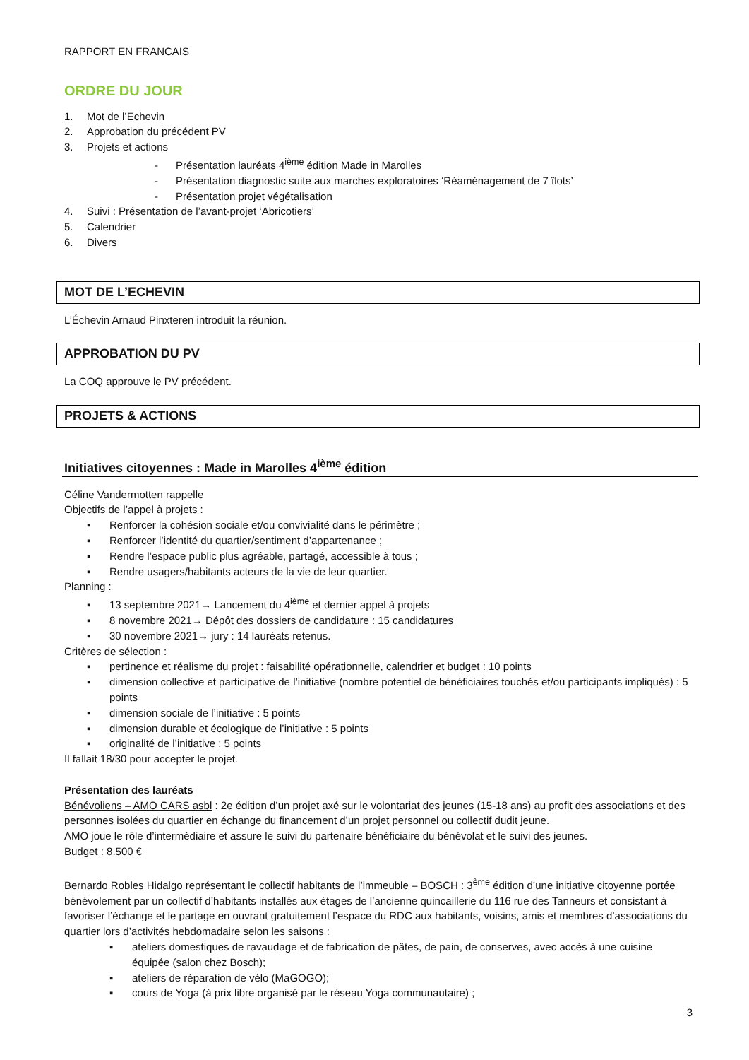RAPPORT EN FRANCAIS
ORDRE DU JOUR
1. Mot de l’Echevin
2. Approbation du précédent PV
3. Projets et actions
- Présentation lauréats 4<sup>ième</sup> édition Made in Marolles
- Présentation diagnostic suite aux marches exploratoires ‘Réaménagement de 7 îlots’
- Présentation projet végétalisation
4. Suivi : Présentation de l’avant-projet ‘Abricotiers’
5. Calendrier
6. Divers
MOT DE L’ECHEVIN
L’Échevin Arnaud Pinxteren introduit la réunion.
APPROBATION DU PV
La COQ approuve le PV précédent.
PROJETS & ACTIONS
Initiatives citoyennes : Made in Marolles 4<sup>ième</sup> édition
Céline Vandermotten rappelle
Objectifs de l’appel à projets :
▪ Renforcer la cohésion sociale et/ou convivialité dans le périmètre ;
▪ Renforcer l’identité du quartier/sentiment d’appartenance ;
▪ Rendre l’espace public plus agréable, partagé, accessible à tous ;
▪ Rendre usagers/habitants acteurs de la vie de leur quartier.
Planning :
▪ 13 septembre 2021→ Lancement du 4<sup>ième</sup> et dernier appel à projets
▪ 8 novembre 2021→ Dépôt des dossiers de candidature : 15 candidatures
▪ 30 novembre 2021→ jury : 14 lauréats retenus.
Critères de sélection :
▪ pertinence et réalisme du projet : faisabilité opérationnelle, calendrier et budget : 10 points
▪ dimension collective et participative de l’initiative (nombre potentiel de bénéficiaires touchés et/ou participants impliqués) : 5 points
▪ dimension sociale de l’initiative : 5 points
▪ dimension durable et écologique de l’initiative : 5 points
▪ originalité de l’initiative : 5 points
Il fallait 18/30 pour accepter le projet.
Présentation des lauréats
Bénévoliens – AMO CARS asbl : 2e édition d’un projet axé sur le volontariat des jeunes (15-18 ans) au profit des associations et des personnes isolées du quartier en échange du financement d’un projet personnel ou collectif dudit jeune.
AMO joue le rôle d’intermédiaire et assure le suivi du partenaire bénéficiaire du bénévolat et le suivi des jeunes.
Budget : 8.500 €
Bernardo Robles Hidalgo représentant le collectif habitants de l’immeuble – BOSCH : 3<sup>ème</sup> édition d’une initiative citoyenne portée bénévolement par un collectif d’habitants installés aux étages de l’ancienne quincaillerie du 116 rue des Tanneurs et consistant à favoriser l’échange et le partage en ouvrant gratuitement l’espace du RDC aux habitants, voisins, amis et membres d’associations du quartier lors d’activités hebdomadaire selon les saisons :
▪ ateliers domestiques de ravaudage et de fabrication de pâtes, de pain, de conserves, avec accès à une cuisine équipée (salon chez Bosch);
▪ ateliers de réparation de vélo (MaGOGO);
▪ cours de Yoga (à prix libre organisé par le réseau Yoga communautaire) ;
3